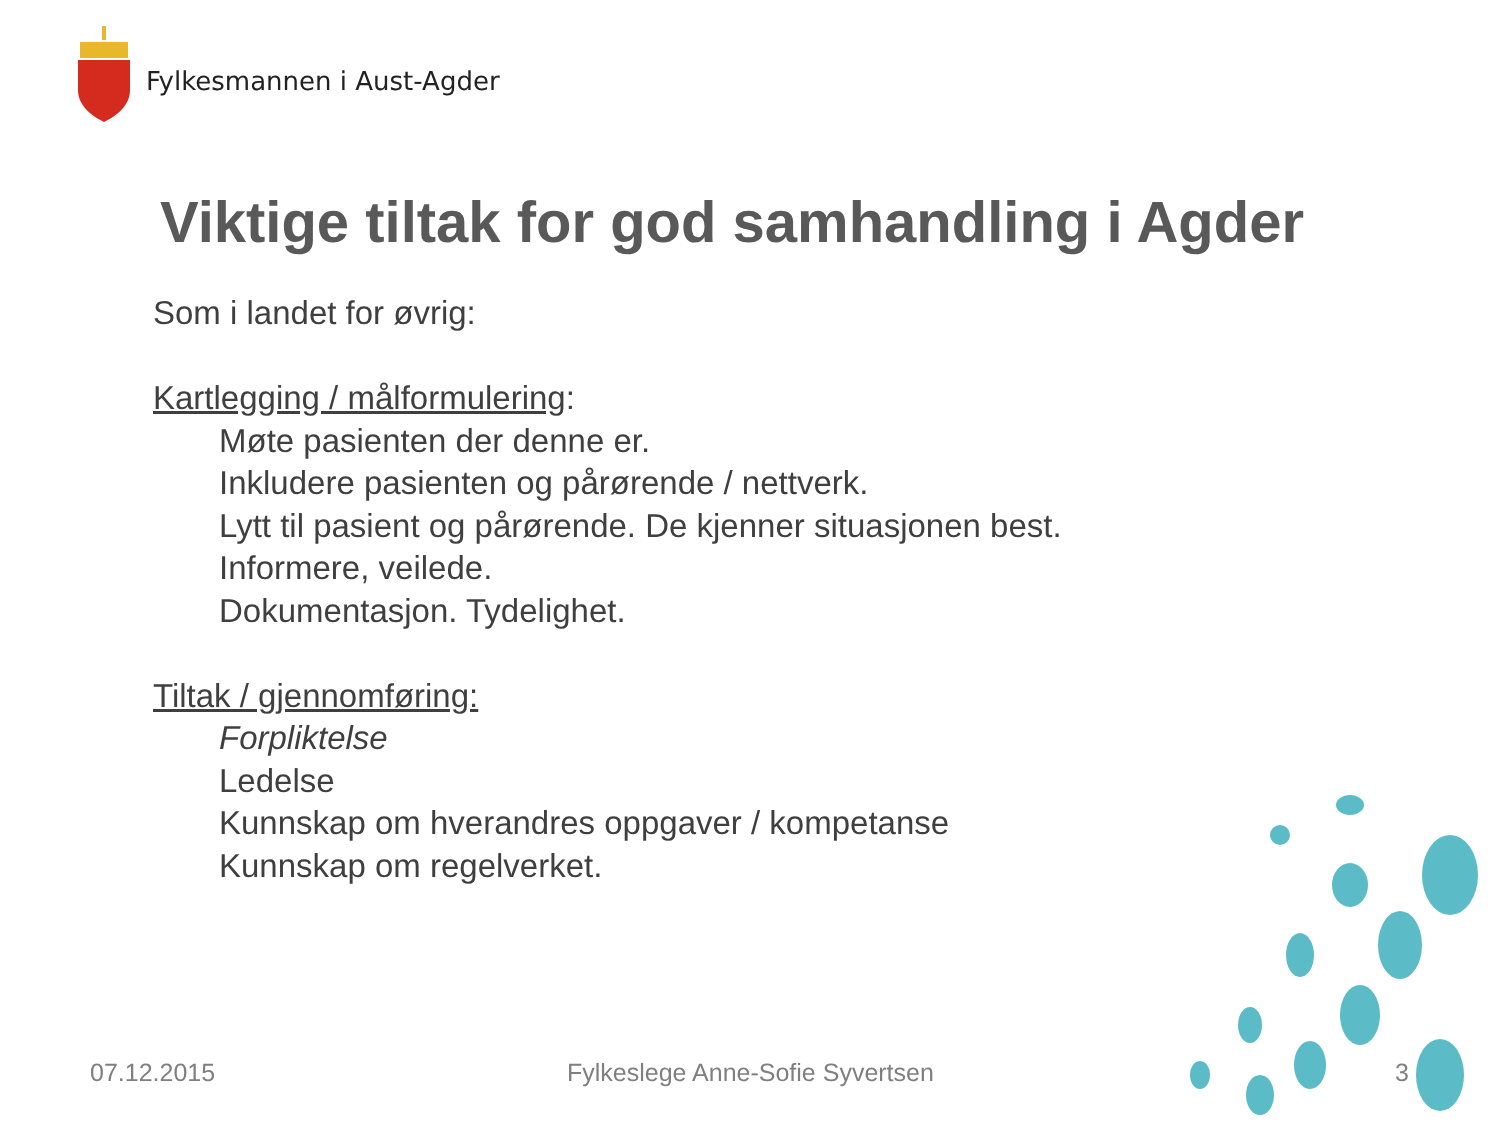Fylkesmannen i Aust-Agder
Viktige tiltak for god samhandling i Agder
Som i landet for øvrig:
Kartlegging / målformulering:
Møte pasienten der denne er.
Inkludere pasienten og pårørende / nettverk.
Lytt til pasient og pårørende. De kjenner situasjonen best.
Informere, veilede.
Dokumentasjon. Tydelighet.
Tiltak / gjennomføring:
Forpliktelse
Ledelse
Kunnskap om hverandres oppgaver / kompetanse
Kunnskap om regelverket.
07.12.2015
Fylkeslege Anne-Sofie Syvertsen
3